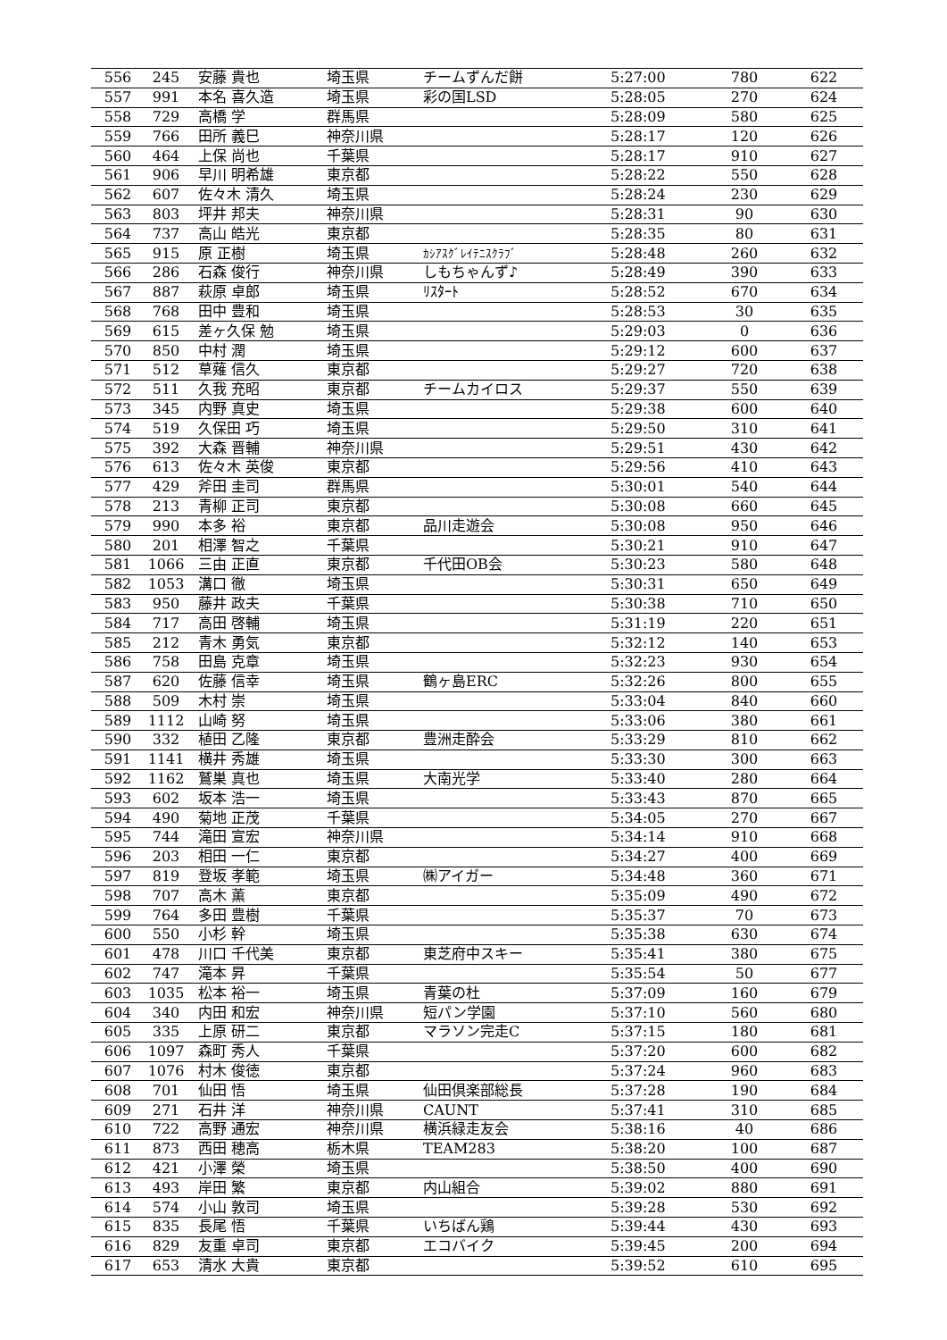| 556 | 245 | 安藤 貴也 | 埼玉県 | チームずんだ餅 | 5:27:00 | 780 | 622 |
| 557 | 991 | 本名 喜久造 | 埼玉県 | 彩の国LSD | 5:28:05 | 270 | 624 |
| 558 | 729 | 高橋 学 | 群馬県 | | 5:28:09 | 580 | 625 |
| 559 | 766 | 田所 義巳 | 神奈川県 | | 5:28:17 | 120 | 626 |
| 560 | 464 | 上保 尚也 | 千葉県 | | 5:28:17 | 910 | 627 |
| 561 | 906 | 早川 明希雄 | 東京都 | | 5:28:22 | 550 | 628 |
| 562 | 607 | 佐々木 清久 | 埼玉県 | | 5:28:24 | 230 | 629 |
| 563 | 803 | 坪井 邦夫 | 神奈川県 | | 5:28:31 | 90 | 630 |
| 564 | 737 | 高山 皓光 | 東京都 | | 5:28:35 | 80 | 631 |
| 565 | 915 | 原 正樹 | 埼玉県 | ｶｼｱｽｸﾞﾚｲﾃﾆｽｸﾗﾌﾞ | 5:28:48 | 260 | 632 |
| 566 | 286 | 石森 俊行 | 神奈川県 | しもちゃんず♪ | 5:28:49 | 390 | 633 |
| 567 | 887 | 萩原 卓郎 | 埼玉県 | ﾘｽﾀｰﾄ | 5:28:52 | 670 | 634 |
| 568 | 768 | 田中 豊和 | 埼玉県 | | 5:28:53 | 30 | 635 |
| 569 | 615 | 差ヶ久保 勉 | 埼玉県 | | 5:29:03 | 0 | 636 |
| 570 | 850 | 中村 潤 | 埼玉県 | | 5:29:12 | 600 | 637 |
| 571 | 512 | 草薙 信久 | 東京都 | | 5:29:27 | 720 | 638 |
| 572 | 511 | 久我 充昭 | 東京都 | チームカイロス | 5:29:37 | 550 | 639 |
| 573 | 345 | 内野 真史 | 埼玉県 | | 5:29:38 | 600 | 640 |
| 574 | 519 | 久保田 巧 | 埼玉県 | | 5:29:50 | 310 | 641 |
| 575 | 392 | 大森 晋輔 | 神奈川県 | | 5:29:51 | 430 | 642 |
| 576 | 613 | 佐々木 英俊 | 東京都 | | 5:29:56 | 410 | 643 |
| 577 | 429 | 斧田 圭司 | 群馬県 | | 5:30:01 | 540 | 644 |
| 578 | 213 | 青柳 正司 | 東京都 | | 5:30:08 | 660 | 645 |
| 579 | 990 | 本多 裕 | 東京都 | 品川走遊会 | 5:30:08 | 950 | 646 |
| 580 | 201 | 相澤 智之 | 千葉県 | | 5:30:21 | 910 | 647 |
| 581 | 1066 | 三由 正直 | 東京都 | 千代田OB会 | 5:30:23 | 580 | 648 |
| 582 | 1053 | 溝口 徹 | 埼玉県 | | 5:30:31 | 650 | 649 |
| 583 | 950 | 藤井 政夫 | 千葉県 | | 5:30:38 | 710 | 650 |
| 584 | 717 | 高田 啓輔 | 埼玉県 | | 5:31:19 | 220 | 651 |
| 585 | 212 | 青木 勇気 | 東京都 | | 5:32:12 | 140 | 653 |
| 586 | 758 | 田島 克章 | 埼玉県 | | 5:32:23 | 930 | 654 |
| 587 | 620 | 佐藤 信幸 | 埼玉県 | 鶴ヶ島ERC | 5:32:26 | 800 | 655 |
| 588 | 509 | 木村 崇 | 埼玉県 | | 5:33:04 | 840 | 660 |
| 589 | 1112 | 山崎 努 | 埼玉県 | | 5:33:06 | 380 | 661 |
| 590 | 332 | 植田 乙隆 | 東京都 | 豊洲走酔会 | 5:33:29 | 810 | 662 |
| 591 | 1141 | 横井 秀雄 | 埼玉県 | | 5:33:30 | 300 | 663 |
| 592 | 1162 | 鷲巣 真也 | 埼玉県 | 大南光学 | 5:33:40 | 280 | 664 |
| 593 | 602 | 坂本 浩一 | 埼玉県 | | 5:33:43 | 870 | 665 |
| 594 | 490 | 菊地 正茂 | 千葉県 | | 5:34:05 | 270 | 667 |
| 595 | 744 | 滝田 宣宏 | 神奈川県 | | 5:34:14 | 910 | 668 |
| 596 | 203 | 相田 一仁 | 東京都 | | 5:34:27 | 400 | 669 |
| 597 | 819 | 登坂 孝範 | 埼玉県 | ㈱アイガー | 5:34:48 | 360 | 671 |
| 598 | 707 | 高木 薫 | 東京都 | | 5:35:09 | 490 | 672 |
| 599 | 764 | 多田 豊樹 | 千葉県 | | 5:35:37 | 70 | 673 |
| 600 | 550 | 小杉 幹 | 埼玉県 | | 5:35:38 | 630 | 674 |
| 601 | 478 | 川口 千代美 | 東京都 | 東芝府中スキー | 5:35:41 | 380 | 675 |
| 602 | 747 | 滝本 昇 | 千葉県 | | 5:35:54 | 50 | 677 |
| 603 | 1035 | 松本 裕一 | 埼玉県 | 青葉の杜 | 5:37:09 | 160 | 679 |
| 604 | 340 | 内田 和宏 | 神奈川県 | 短パン学園 | 5:37:10 | 560 | 680 |
| 605 | 335 | 上原 研二 | 東京都 | マラソン完走C | 5:37:15 | 180 | 681 |
| 606 | 1097 | 森町 秀人 | 千葉県 | | 5:37:20 | 600 | 682 |
| 607 | 1076 | 村木 俊徳 | 東京都 | | 5:37:24 | 960 | 683 |
| 608 | 701 | 仙田 悟 | 埼玉県 | 仙田倶楽部総長 | 5:37:28 | 190 | 684 |
| 609 | 271 | 石井 洋 | 神奈川県 | CAUNT | 5:37:41 | 310 | 685 |
| 610 | 722 | 高野 通宏 | 神奈川県 | 横浜緑走友会 | 5:38:16 | 40 | 686 |
| 611 | 873 | 西田 穂高 | 栃木県 | TEAM283 | 5:38:20 | 100 | 687 |
| 612 | 421 | 小澤 榮 | 埼玉県 | | 5:38:50 | 400 | 690 |
| 613 | 493 | 岸田 繁 | 東京都 | 内山組合 | 5:39:02 | 880 | 691 |
| 614 | 574 | 小山 敦司 | 埼玉県 | | 5:39:28 | 530 | 692 |
| 615 | 835 | 長尾 悟 | 千葉県 | いちばん鶏 | 5:39:44 | 430 | 693 |
| 616 | 829 | 友重 卓司 | 東京都 | エコバイク | 5:39:45 | 200 | 694 |
| 617 | 653 | 清水 大貴 | 東京都 | | 5:39:52 | 610 | 695 |